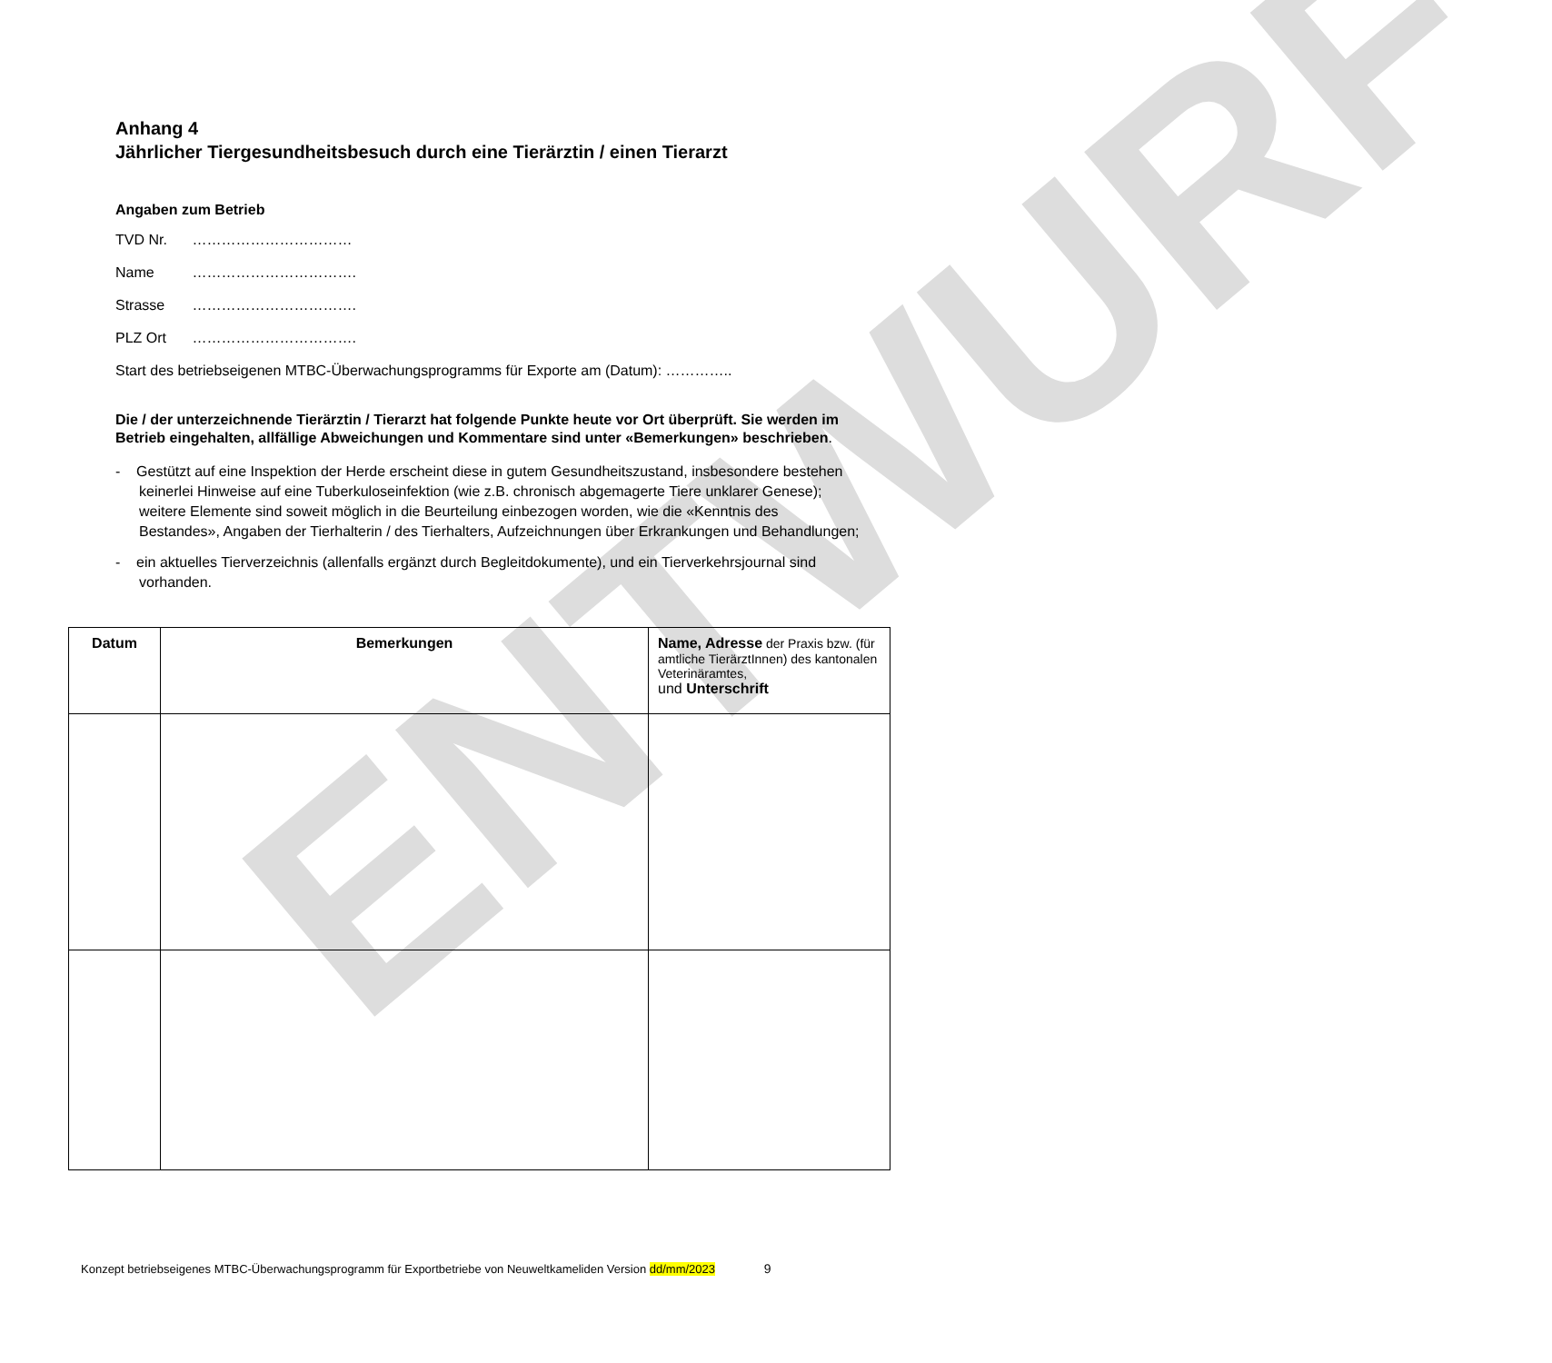ENTWURF
Anhang 4
Jährlicher Tiergesundheitsbesuch durch eine Tierärztin / einen Tierarzt
Angaben zum Betrieb
TVD Nr. ……………………………
Name …………………………….
Strasse …………………………….
PLZ Ort …………………………….
Start des betriebseigenen MTBC-Überwachungsprogramms für Exporte am (Datum): …………..
Die / der unterzeichnende Tierärztin / Tierarzt hat folgende Punkte heute vor Ort überprüft. Sie werden im Betrieb eingehalten, allfällige Abweichungen und Kommentare sind unter «Bemerkungen» beschrieben.
- Gestützt auf eine Inspektion der Herde erscheint diese in gutem Gesundheitszustand, insbesondere bestehen keinerlei Hinweise auf eine Tuberkuloseinfektion (wie z.B. chronisch abgemagerte Tiere unklarer Genese); weitere Elemente sind soweit möglich in die Beurteilung einbezogen worden, wie die «Kenntnis des Bestandes», Angaben der Tierhalterin / des Tierhalters, Aufzeichnungen über Erkrankungen und Behandlungen;
- ein aktuelles Tierverzeichnis (allenfalls ergänzt durch Begleitdokumente), und ein Tierverkehrsjournal sind vorhanden.
| Datum | Bemerkungen | Name, Adresse der Praxis bzw. (für amtliche TierärztInnen) des kantonalen Veterinäramtes, und Unterschrift |
| --- | --- | --- |
Konzept betriebseigenes MTBC-Überwachungsprogramm für Exportbetriebe von Neuweltkameliden Version dd/mm/2023 9